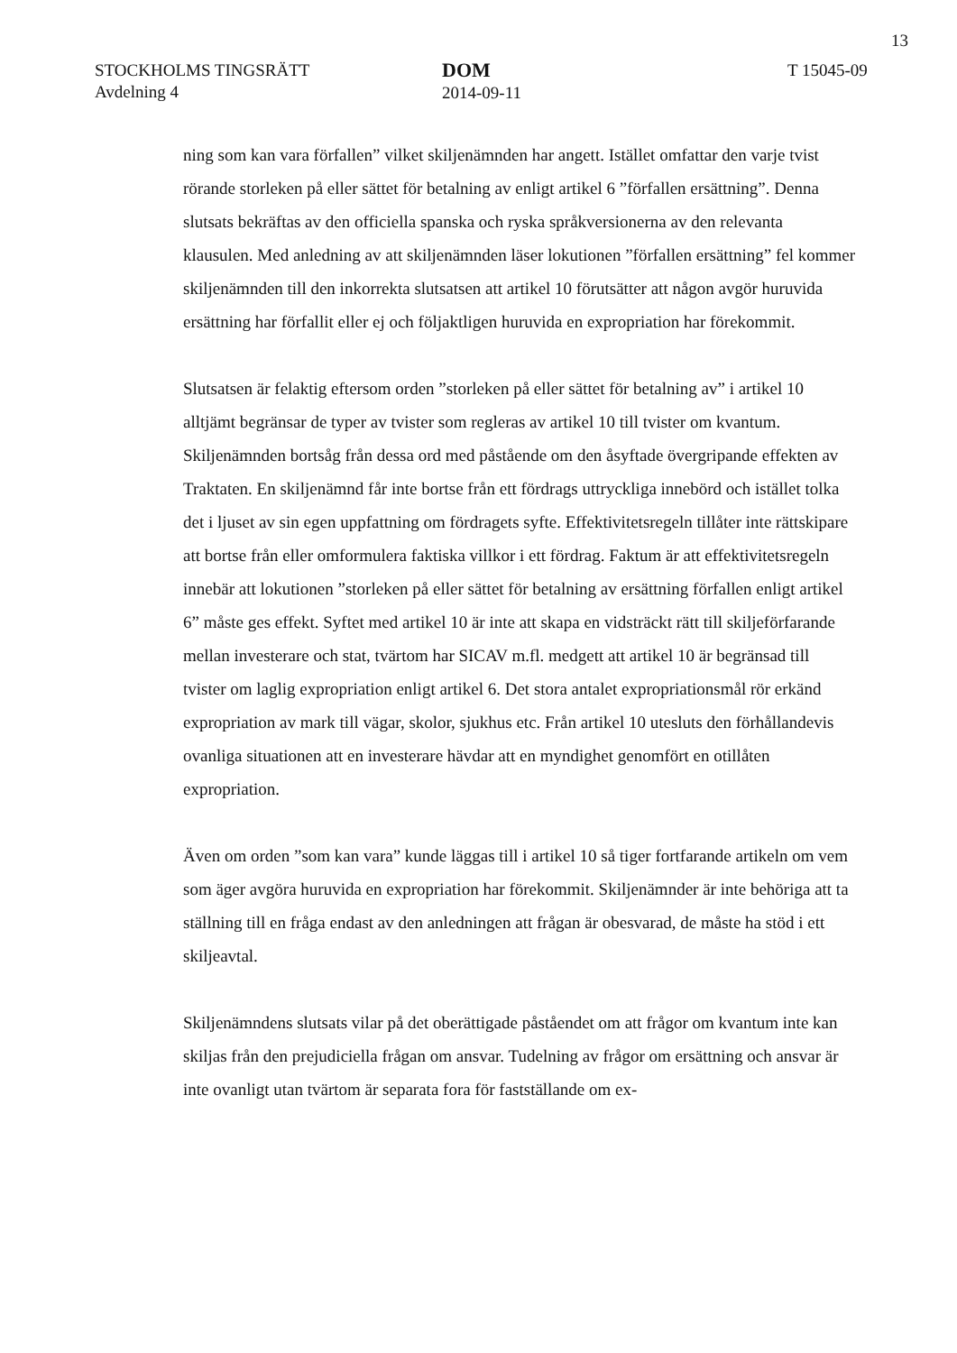13
STOCKHOLMS TINGSRÄTT
Avdelning 4
DOM
2014-09-11
T 15045-09
ning som kan vara förfallen” vilket skiljenämnden har angett. Istället omfattar den varje tvist rörande storleken på eller sättet för betalning av enligt artikel 6 ”förfallen ersättning”. Denna slutsats bekräftas av den officiella spanska och ryska språkversionerna av den relevanta klausulen. Med anledning av att skiljenämnden läser lokutionen ”förfallen ersättning” fel kommer skiljenämnden till den inkorrekta slutsatsen att artikel 10 förutsätter att någon avgör huruvida ersättning har förfallit eller ej och följaktligen huruvida en expropriation har förekommit.
Slutsatsen är felaktig eftersom orden ”storleken på eller sättet för betalning av” i artikel 10 alltjämt begränsar de typer av tvister som regleras av artikel 10 till tvister om kvantum. Skiljenämnden bortsåg från dessa ord med påstående om den åsyftade övergripande effekten av Traktaten. En skiljenämnd får inte bortse från ett fördrags uttryckliga innebörd och istället tolka det i ljuset av sin egen uppfattning om fördragets syfte. Effektivitetsregeln tillåter inte rättskipare att bortse från eller omformulera faktiska villkor i ett fördrag. Faktum är att effektivitetsregeln innebär att lokutionen ”storleken på eller sättet för betalning av ersättning förfallen enligt artikel 6” måste ges effekt. Syftet med artikel 10 är inte att skapa en vidsträckt rätt till skiljeförfarande mellan investerare och stat, tvärtom har SICAV m.fl. medgett att artikel 10 är begränsad till tvister om laglig expropriation enligt artikel 6. Det stora antalet expropriationsmål rör erkänd expropriation av mark till vägar, skolor, sjukhus etc. Från artikel 10 utesluts den förhållandevis ovanliga situationen att en investerare hävdar att en myndighet genomfört en otillåten expropriation.
Även om orden ”som kan vara” kunde läggas till i artikel 10 så tiger fortfarande artikeln om vem som äger avgöra huruvida en expropriation har förekommit. Skiljenämnder är inte behöriga att ta ställning till en fråga endast av den anledningen att frågan är obesvarad, de måste ha stöd i ett skiljeavtal.
Skiljenämndens slutsats vilar på det oberättigade påståendet om att frågor om kvantum inte kan skiljas från den prejudiciella frågan om ansvar. Tudelning av frågor om ersättning och ansvar är inte ovanligt utan tvärtom är separata fora för fastställande om ex-